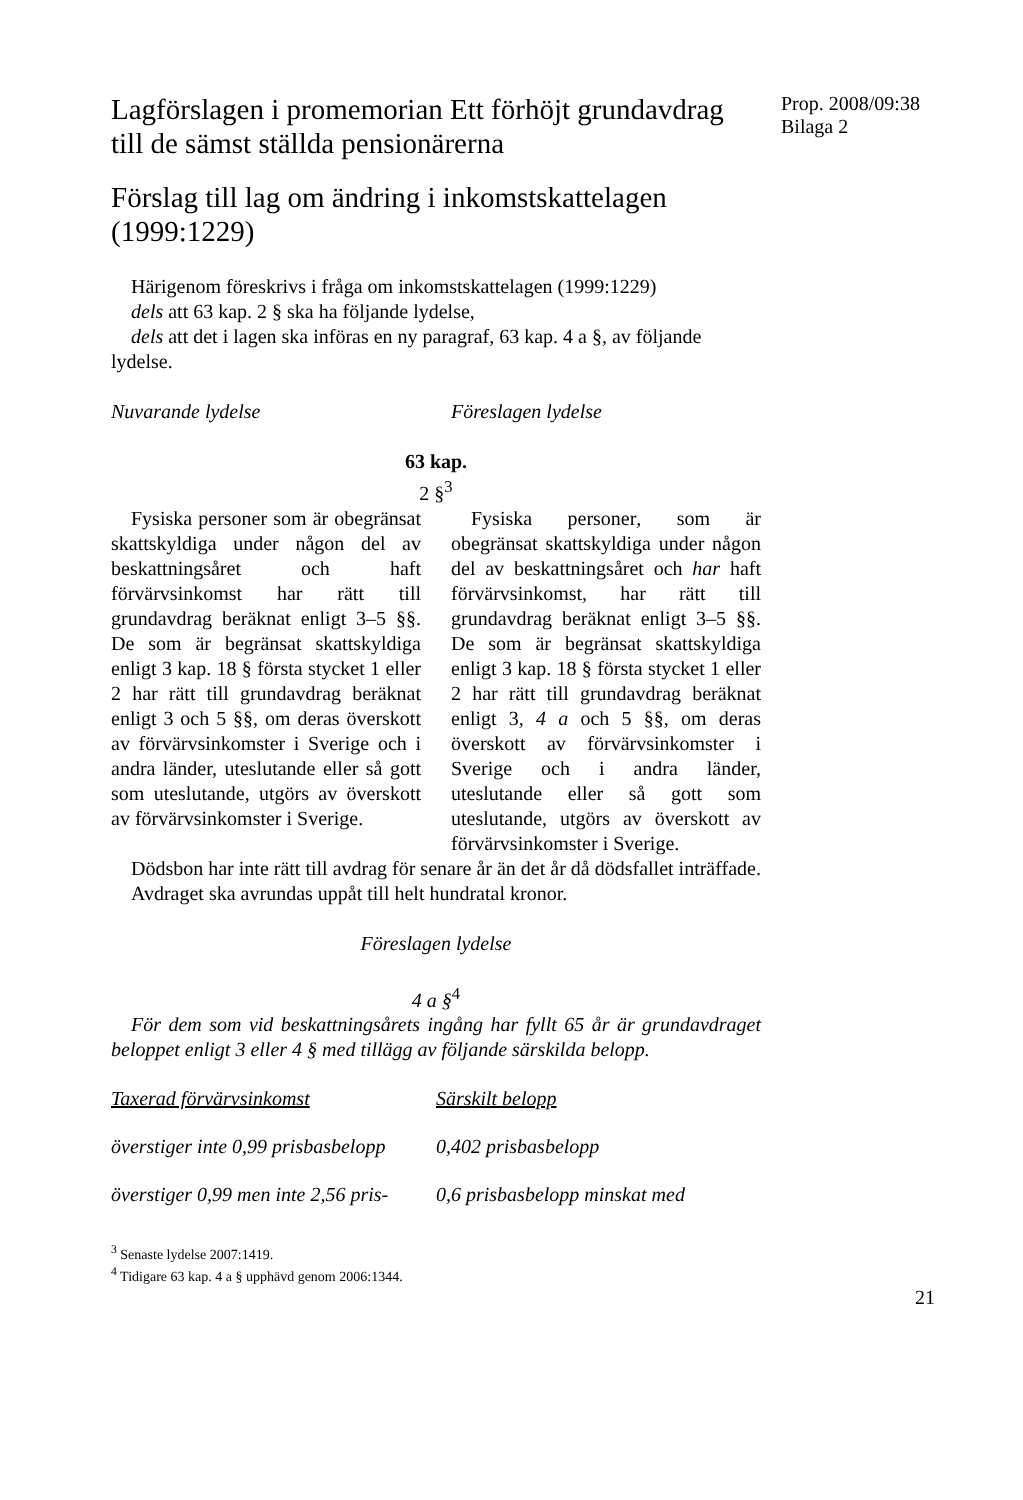Lagförslagen i promemorian Ett förhöjt grundavdrag till de sämst ställda pensionärerna
Förslag till lag om ändring i inkomstskattelagen (1999:1229)
Härigenom föreskrivs i fråga om inkomstskattelagen (1999:1229)
dels att 63 kap. 2 § ska ha följande lydelse,
dels att det i lagen ska införas en ny paragraf, 63 kap. 4 a §, av följande lydelse.
Nuvarande lydelse Föreslagen lydelse
63 kap.
2 §<sup>3</sup>
Fysiska personer som är obegränsat skattskyldiga under någon del av beskattningsåret och haft förvärvsinkomst har rätt till grundavdrag beräknat enligt 3–5 §§. De som är begränsat skattskyldiga enligt 3 kap. 18 § första stycket 1 eller 2 har rätt till grundavdrag beräknat enligt 3 och 5 §§, om deras överskott av förvärvsinkomster i Sverige och i andra länder, uteslutande eller så gott som uteslutande, utgörs av överskott av förvärvsinkomster i Sverige.
Fysiska personer, som är obegränsat skattskyldiga under någon del av beskattningsåret och har haft förvärvsinkomst, har rätt till grundavdrag beräknat enligt 3–5 §§. De som är begränsat skattskyldiga enligt 3 kap. 18 § första stycket 1 eller 2 har rätt till grundavdrag beräknat enligt 3, 4 a och 5 §§, om deras överskott av förvärvsinkomster i Sverige och i andra länder, uteslutande eller så gott som uteslutande, utgörs av överskott av förvärvsinkomster i Sverige.
Dödsbon har inte rätt till avdrag för senare år än det år då dödsfallet inträffade.
Avdraget ska avrundas uppåt till helt hundratal kronor.
Föreslagen lydelse
4 a §<sup>4</sup>
För dem som vid beskattningsårets ingång har fyllt 65 år är grundavdraget beloppet enligt 3 eller 4 § med tillägg av följande särskilda belopp.
| Taxerad förvärvsinkomst | Särskilt belopp |
| överstiger inte 0,99 prisbasbelopp | 0,402 prisbasbelopp |
| överstiger 0,99 men inte 2,56 pris- | 0,6 prisbasbelopp minskat med |
<sup>3</sup> Senaste lydelse 2007:1419.
<sup>4</sup> Tidigare 63 kap. 4 a § upphävd genom 2006:1344.
Prop. 2008/09:38
Bilaga 2
21